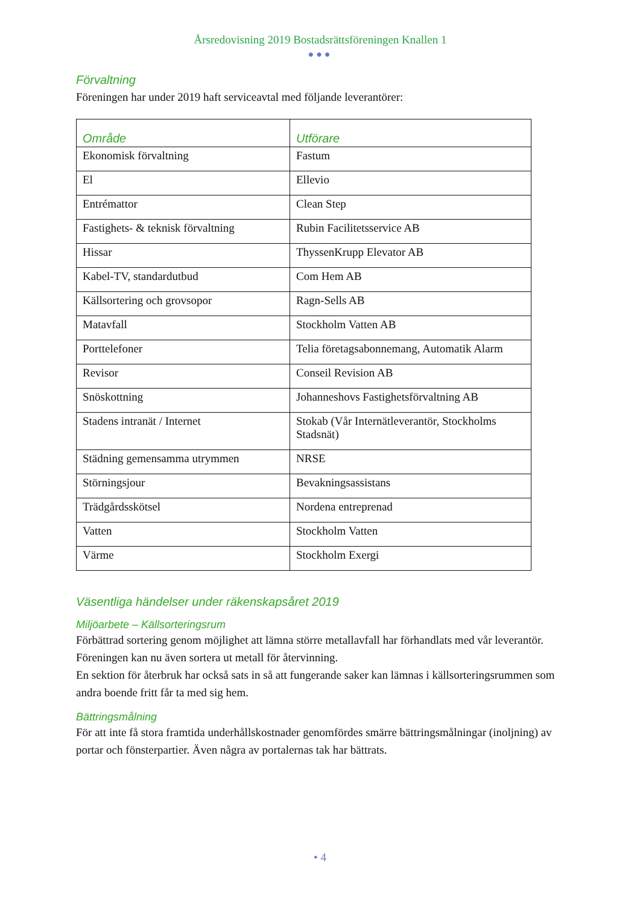Årsredovisning 2019 Bostadsrättsföreningen Knallen 1
●●●
Förvaltning
Föreningen har under 2019 haft serviceavtal med följande leverantörer:
| Område | Utförare |
| --- | --- |
| Ekonomisk förvaltning | Fastum |
| El | Ellevio |
| Entrémattor | Clean Step |
| Fastighets- & teknisk förvaltning | Rubin Facilitetsservice AB |
| Hissar | ThyssenKrupp Elevator AB |
| Kabel-TV, standardutbud | Com Hem AB |
| Källsortering och grovsopor | Ragn-Sells AB |
| Matavfall | Stockholm Vatten AB |
| Porttelefoner | Telia företagsabonnemang, Automatik Alarm |
| Revisor | Conseil Revision AB |
| Snöskottning | Johanneshovs Fastighetsförvaltning AB |
| Stadens intranät / Internet | Stokab (Vår Internätleverantör, Stockholms Stadsnät) |
| Städning gemensamma utrymmen | NRSE |
| Störningsjour | Bevakningsassistans |
| Trädgårdsskötsel | Nordena entreprenad |
| Vatten | Stockholm Vatten |
| Värme | Stockholm Exergi |
Väsentliga händelser under räkenskapsåret 2019
Miljöarbete – Källsorteringsrum
Förbättrad sortering genom möjlighet att lämna större metallavfall har förhandlats med vår leverantör. Föreningen kan nu även sortera ut metall för återvinning.
En sektion för återbruk har också sats in så att fungerande saker kan lämnas i källsorteringsrummen som andra boende fritt får ta med sig hem.
Bättringsmålning
För att inte få stora framtida underhållskostnader genomfördes smärre bättringsmålningar (inoljning) av portar och fönsterpartier. Även några av portalernas tak har bättrats.
• 4